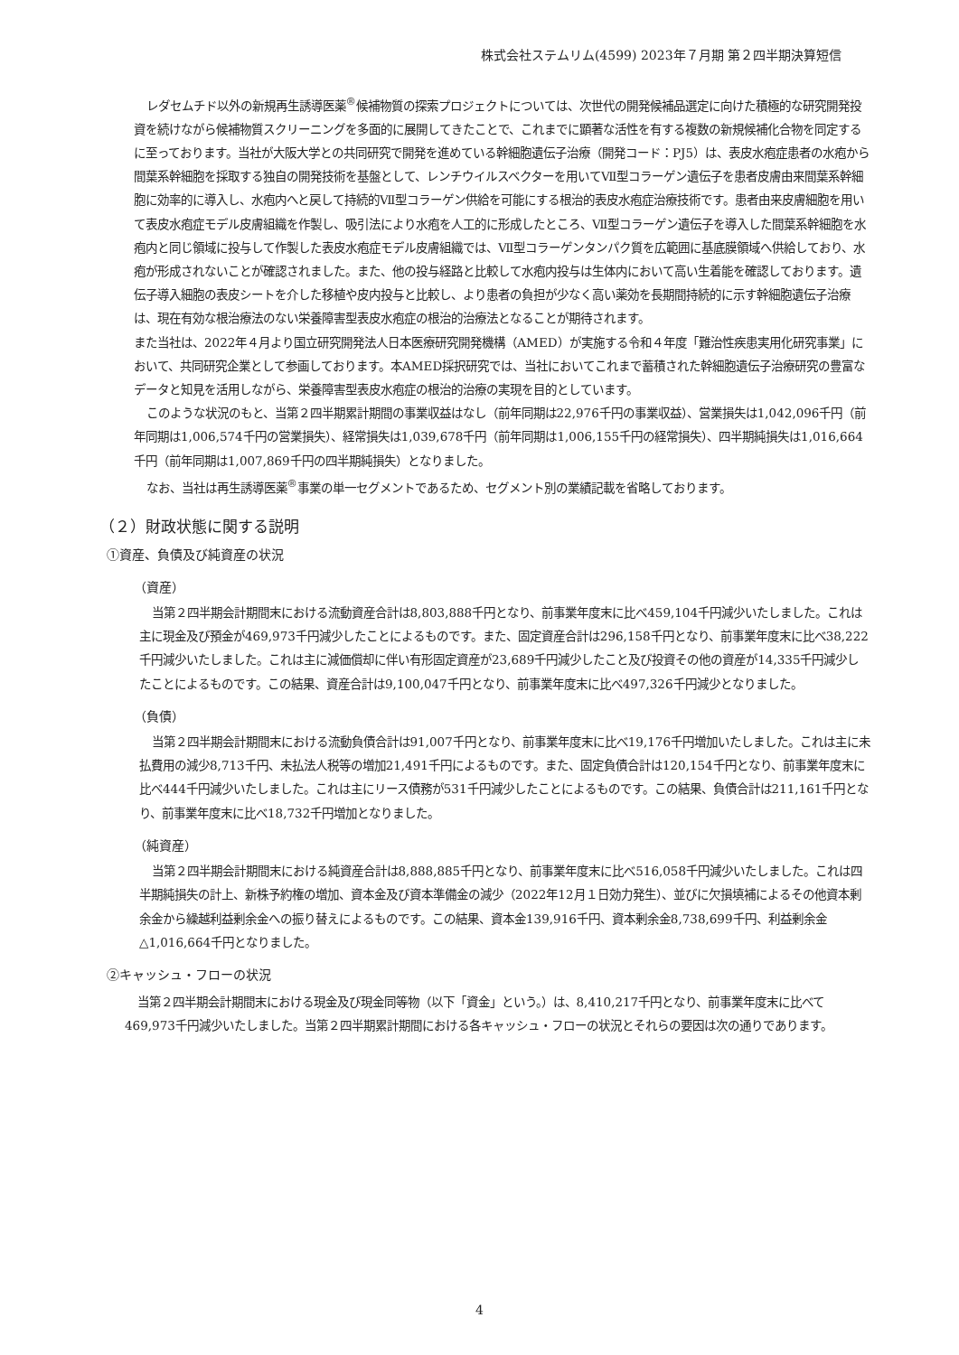株式会社ステムリム(4599) 2023年７月期 第２四半期決算短信
レダセムチド以外の新規再生誘導医薬<sup>®</sup>候補物質の探索プロジェクトについては、次世代の開発候補品選定に向けた積極的な研究開発投資を続けながら候補物質スクリーニングを多面的に展開してきたことで、これまでに顕著な活性を有する複数の新規候補化合物を同定するに至っております。当社が大阪大学との共同研究で開発を進めている幹細胞遺伝子治療（開発コード：PJ5）は、表皮水疱症患者の水疱から間葉系幹細胞を採取する独自の開発技術を基盤として、レンチウイルスベクターを用いてⅦ型コラーゲン遺伝子を患者皮膚由来間葉系幹細胞に効率的に導入し、水疱内へと戻して持続的Ⅶ型コラーゲン供給を可能にする根治的表皮水疱症治療技術です。患者由来皮膚細胞を用いて表皮水疱症モデル皮膚組織を作製し、吸引法により水疱を人工的に形成したところ、Ⅶ型コラーゲン遺伝子を導入した間葉系幹細胞を水疱内と同じ領域に投与して作製した表皮水疱症モデル皮膚組織では、Ⅶ型コラーゲンタンパク質を広範囲に基底膜領域へ供給しており、水疱が形成されないことが確認されました。また、他の投与経路と比較して水疱内投与は生体内において高い生着能を確認しております。遺伝子導入細胞の表皮シートを介した移植や皮内投与と比較し、より患者の負担が少なく高い薬効を長期間持続的に示す幹細胞遺伝子治療は、現在有効な根治療法のない栄養障害型表皮水疱症の根治的治療法となることが期待されます。
また当社は、2022年４月より国立研究開発法人日本医療研究開発機構（AMED）が実施する令和４年度「難治性疾患実用化研究事業」において、共同研究企業として参画しております。本AMED採択研究では、当社においてこれまで蓄積された幹細胞遺伝子治療研究の豊富なデータと知見を活用しながら、栄養障害型表皮水疱症の根治的治療の実現を目的としています。
このような状況のもと、当第２四半期累計期間の事業収益はなし（前年同期は22,976千円の事業収益）、営業損失は1,042,096千円（前年同期は1,006,574千円の営業損失）、経常損失は1,039,678千円（前年同期は1,006,155千円の経常損失）、四半期純損失は1,016,664千円（前年同期は1,007,869千円の四半期純損失）となりました。
なお、当社は再生誘導医薬<sup>®</sup>事業の単一セグメントであるため、セグメント別の業績記載を省略しております。
（２）財政状態に関する説明
①資産、負債及び純資産の状況
（資産）
当第２四半期会計期間末における流動資産合計は8,803,888千円となり、前事業年度末に比べ459,104千円減少いたしました。これは主に現金及び預金が469,973千円減少したことによるものです。また、固定資産合計は296,158千円となり、前事業年度末に比べ38,222千円減少いたしました。これは主に減価償却に伴い有形固定資産が23,689千円減少したこと及び投資その他の資産が14,335千円減少したことによるものです。この結果、資産合計は9,100,047千円となり、前事業年度末に比べ497,326千円減少となりました。
（負債）
当第２四半期会計期間末における流動負債合計は91,007千円となり、前事業年度末に比べ19,176千円増加いたしました。これは主に未払費用の減少8,713千円、未払法人税等の増加21,491千円によるものです。また、固定負債合計は120,154千円となり、前事業年度末に比べ444千円減少いたしました。これは主にリース債務が531千円減少したことによるものです。この結果、負債合計は211,161千円となり、前事業年度末に比べ18,732千円増加となりました。
（純資産）
当第２四半期会計期間末における純資産合計は8,888,885千円となり、前事業年度末に比べ516,058千円減少いたしました。これは四半期純損失の計上、新株予約権の増加、資本金及び資本準備金の減少（2022年12月１日効力発生）、並びに欠損填補によるその他資本剰余金から繰越利益剰余金への振り替えによるものです。この結果、資本金139,916千円、資本剰余金8,738,699千円、利益剰余金△1,016,664千円となりました。
②キャッシュ・フローの状況
当第２四半期会計期間末における現金及び現金同等物（以下「資金」という。）は、8,410,217千円となり、前事業年度末に比べて469,973千円減少いたしました。当第２四半期累計期間における各キャッシュ・フローの状況とそれらの要因は次の通りであります。
4